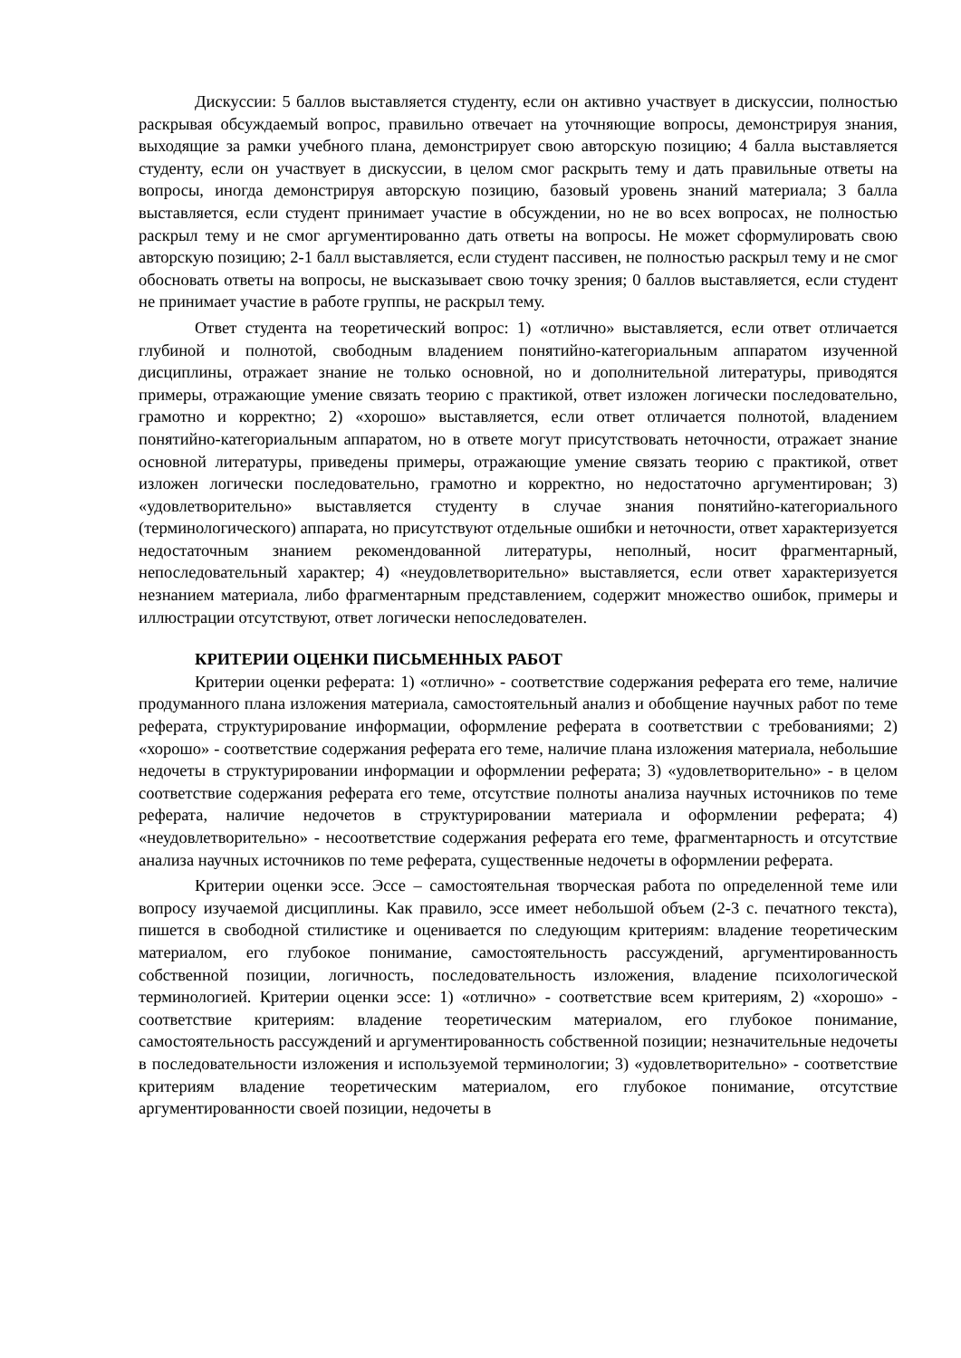Дискуссии: 5 баллов выставляется студенту, если он активно участвует в дискуссии, полностью раскрывая обсуждаемый вопрос, правильно отвечает на уточняющие вопросы, демонстрируя знания, выходящие за рамки учебного плана, демонстрирует свою авторскую позицию; 4 балла выставляется студенту, если он участвует в дискуссии, в целом смог раскрыть тему и дать правильные ответы на вопросы, иногда демонстрируя авторскую позицию, базовый уровень знаний материала; 3 балла выставляется, если студент принимает участие в обсуждении, но не во всех вопросах, не полностью раскрыл тему и не смог аргументированно дать ответы на вопросы. Не может сформулировать свою авторскую позицию; 2-1 балл выставляется, если студент пассивен, не полностью раскрыл тему и не смог обосновать ответы на вопросы, не высказывает свою точку зрения; 0 баллов выставляется, если студент не принимает участие в работе группы, не раскрыл тему.
Ответ студента на теоретический вопрос: 1) «отлично» выставляется, если ответ отличается глубиной и полнотой, свободным владением понятийно-категориальным аппаратом изученной дисциплины, отражает знание не только основной, но и дополнительной литературы, приводятся примеры, отражающие умение связать теорию с практикой, ответ изложен логически последовательно, грамотно и корректно; 2) «хорошо» выставляется, если ответ отличается полнотой, владением понятийно-категориальным аппаратом, но в ответе могут присутствовать неточности, отражает знание основной литературы, приведены примеры, отражающие умение связать теорию с практикой, ответ изложен логически последовательно, грамотно и корректно, но недостаточно аргументирован; 3) «удовлетворительно» выставляется студенту в случае знания понятийно-категориального (терминологического) аппарата, но присутствуют отдельные ошибки и неточности, ответ характеризуется недостаточным знанием рекомендованной литературы, неполный, носит фрагментарный, непоследовательный характер; 4) «неудовлетворительно» выставляется, если ответ характеризуется незнанием материала, либо фрагментарным представлением, содержит множество ошибок, примеры и иллюстрации отсутствуют, ответ логически непоследователен.
КРИТЕРИИ ОЦЕНКИ ПИСЬМЕННЫХ РАБОТ
Критерии оценки реферата: 1) «отлично» - соответствие содержания реферата его теме, наличие продуманного плана изложения материала, самостоятельный анализ и обобщение научных работ по теме реферата, структурирование информации, оформление реферата в соответствии с требованиями; 2) «хорошо» - соответствие содержания реферата его теме, наличие плана изложения материала, небольшие недочеты в структурировании информации и оформлении реферата; 3) «удовлетворительно» - в целом соответствие содержания реферата его теме, отсутствие полноты анализа научных источников по теме реферата, наличие недочетов в структурировании материала и оформлении реферата; 4) «неудовлетворительно» - несоответствие содержания реферата его теме, фрагментарность и отсутствие анализа научных источников по теме реферата, существенные недочеты в оформлении реферата.
Критерии оценки эссе. Эссе – самостоятельная творческая работа по определенной теме или вопросу изучаемой дисциплины. Как правило, эссе имеет небольшой объем (2-3 с. печатного текста), пишется в свободной стилистике и оценивается по следующим критериям: владение теоретическим материалом, его глубокое понимание, самостоятельность рассуждений, аргументированность собственной позиции, логичность, последовательность изложения, владение психологической терминологией. Критерии оценки эссе: 1) «отлично» - соответствие всем критериям, 2) «хорошо» - соответствие критериям: владение теоретическим материалом, его глубокое понимание, самостоятельность рассуждений и аргументированность собственной позиции; незначительные недочеты в последовательности изложения и используемой терминологии; 3) «удовлетворительно» - соответствие критериям владение теоретическим материалом, его глубокое понимание, отсутствие аргументированности своей позиции, недочеты в